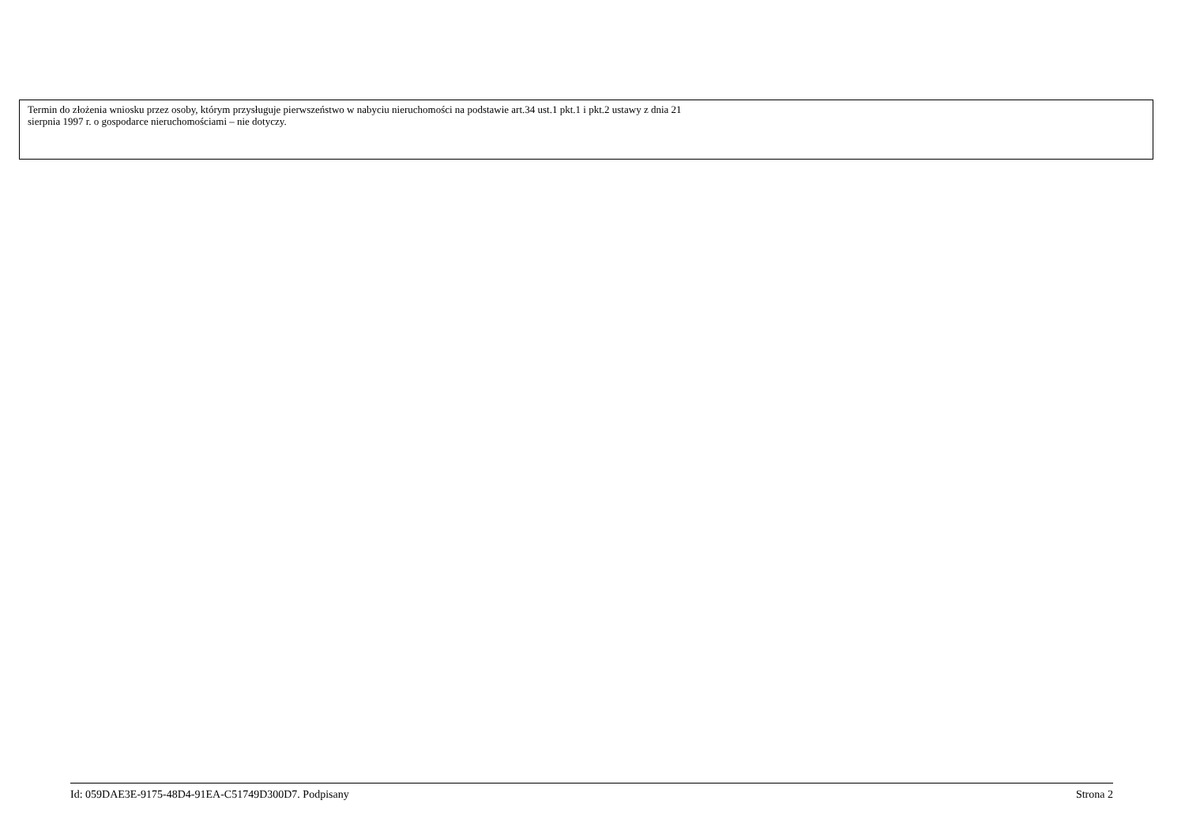Termin do złożenia wniosku przez osoby, którym przysługuje pierwszeństwo w nabyciu nieruchomości na podstawie art.34 ust.1 pkt.1 i pkt.2 ustawy z dnia 21
sierpnia 1997 r. o gospodarce nieruchomościami – nie dotyczy.
Id: 059DAE3E-9175-48D4-91EA-C51749D300D7. Podpisany Strona 2